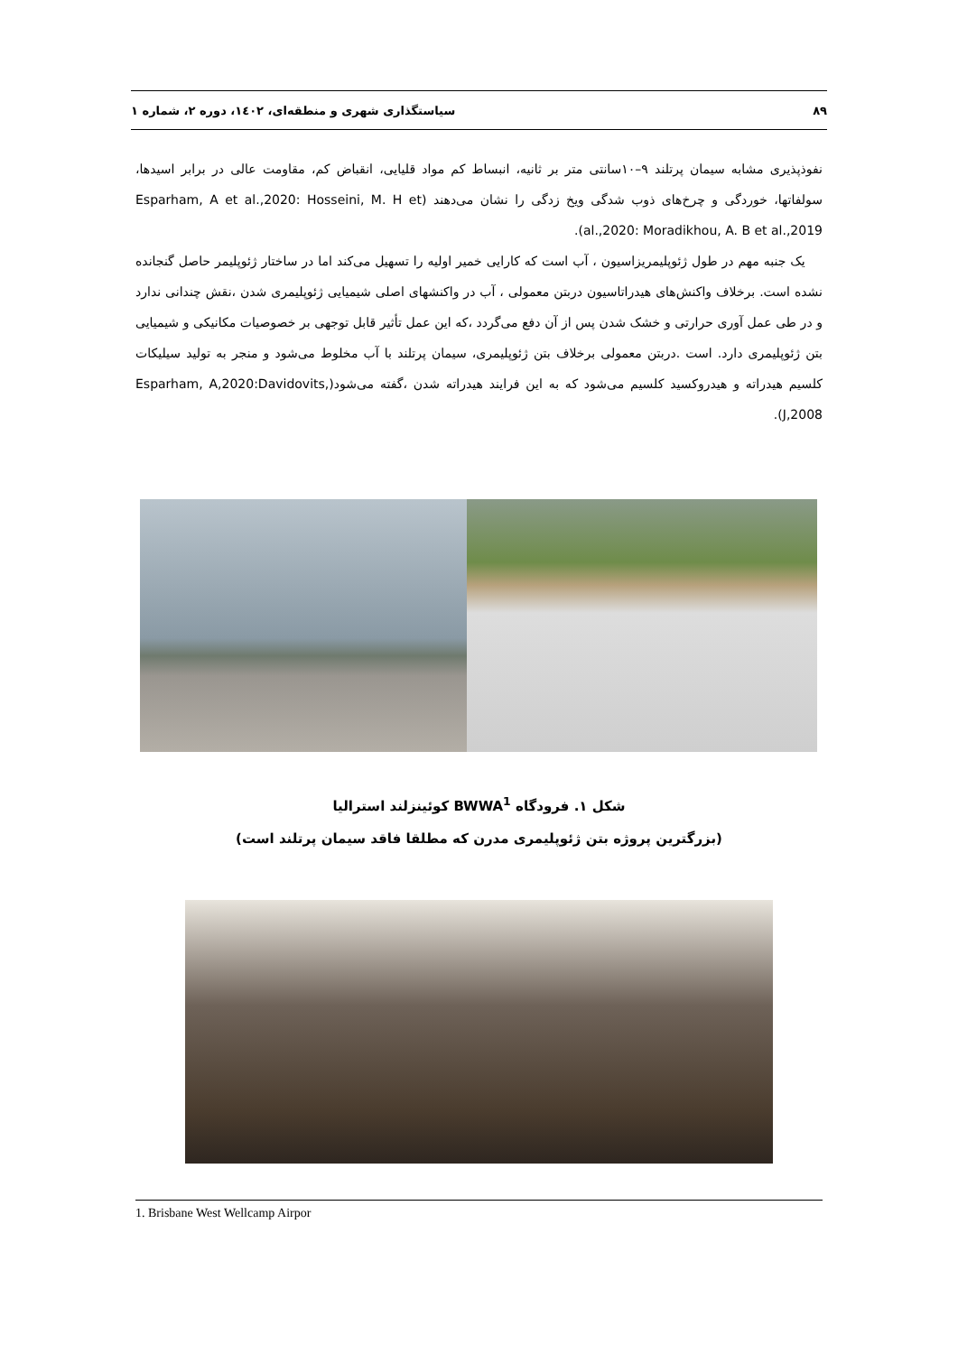۸۹ سیاستگذاری شهری و منطقه‌ای، ۱٤۰۲، دوره ۲، شماره ۱
نفوذپذیری مشابه سیمان پرتلند ۹–۱۰سانتی متر بر ثانیه، انبساط کم مواد قلیایی، انقباض کم، مقاومت عالی در برابر اسیدها، سولفاتها، خوردگی و چرخ‌های ذوب شدگی ویخ زدگی را نشان می‌دهند (Esparham, A et al.,2020: Hosseini, M. H et al.,2020: Moradikhou, A. B et al.,2019).
یک جنبه مهم در طول ژئوپلیمریزاسیون ، آب است که کارایی خمیر اولیه را تسهیل می‌کند اما در ساختار ژئوپلیمر حاصل گنجانده نشده است. برخلاف واکنش‌های هیدراتاسیون دربتن معمولی ، آب در واکنشهای اصلی شیمیایی ژئوپلیمری شدن ،نقش چندانی ندارد و در طی عمل آوری حرارتی و خشک شدن پس از آن دفع می‌گردد ،که این عمل تأثیر قابل توجهی بر خصوصیات مکانیکی و شیمیایی بتن ژئوپلیمری دارد. است .دربتن معمولی برخلاف بتن ژئوپلیمری، سیمان پرتلند با آب مخلوط می‌شود و منجر به تولید سیلیکات کلسیم هیدراته و هیدروکسید کلسیم می‌شود که به این فرایند هیدراته شدن ،گفته می‌شود(Esparham, A,2020:Davidovits, J,2008).
شکل ۱. فرودگاه BWWA<sup>1</sup> کوئینزلند استرالیا
(بزرگترین پروژه بتن ژئوپلیمری مدرن که مطلقا فاقد سیمان پرتلند است)
1. Brisbane West Wellcamp Airpor